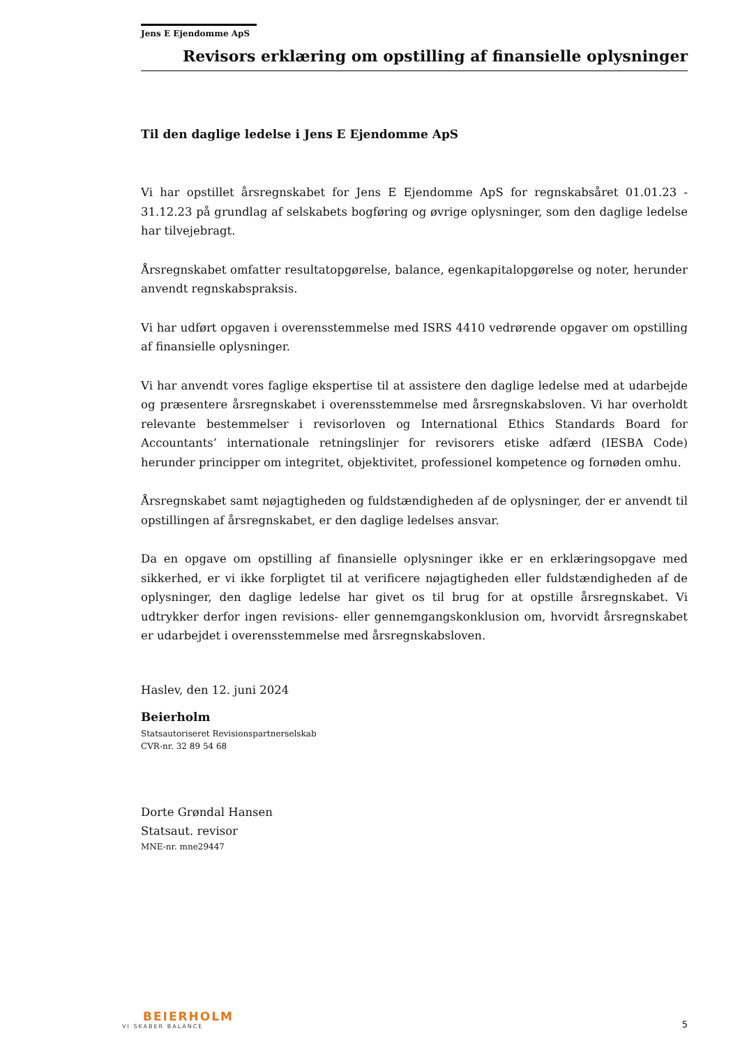Jens E Ejendomme ApS
Revisors erklæring om opstilling af finansielle oplysninger
Til den daglige ledelse i Jens E Ejendomme ApS
Vi har opstillet årsregnskabet for Jens E Ejendomme ApS for regnskabsåret 01.01.23 - 31.12.23 på grundlag af selskabets bogføring og øvrige oplysninger, som den daglige ledelse har tilvejebragt.
Årsregnskabet omfatter resultatopgørelse, balance, egenkapitalopgørelse og noter, herunder anvendt regnskabspraksis.
Vi har udført opgaven i overensstemmelse med ISRS 4410 vedrørende opgaver om opstilling af finansielle oplysninger.
Vi har anvendt vores faglige ekspertise til at assistere den daglige ledelse med at udarbejde og præsentere årsregnskabet i overensstemmelse med årsregnskabsloven. Vi har overholdt relevante bestemmelser i revisorloven og International Ethics Standards Board for Accountants’ internationale retningslinjer for revisorers etiske adfærd (IESBA Code) herunder principper om integritet, objektivitet, professionel kompetence og fornøden omhu.
Årsregnskabet samt nøjagtigheden og fuldstændigheden af de oplysninger, der er anvendt til opstillingen af årsregnskabet, er den daglige ledelses ansvar.
Da en opgave om opstilling af finansielle oplysninger ikke er en erklæringsopgave med sikkerhed, er vi ikke forpligtet til at verificere nøjagtigheden eller fuldstændigheden af de oplysninger, den daglige ledelse har givet os til brug for at opstille årsregnskabet. Vi udtrykker derfor ingen revisions- eller gennemgangskonklusion om, hvorvidt årsregnskabet er udarbejdet i overensstemmelse med årsregnskabsloven.
Haslev, den 12. juni 2024
Beierholm
Statsautoriseret Revisionspartnerselskab
CVR-nr. 32 89 54 68
Dorte Grøndal Hansen
Statsaut. revisor
MNE-nr. mne29447
BEIERHOLM
VI SKABER BALANCE
5